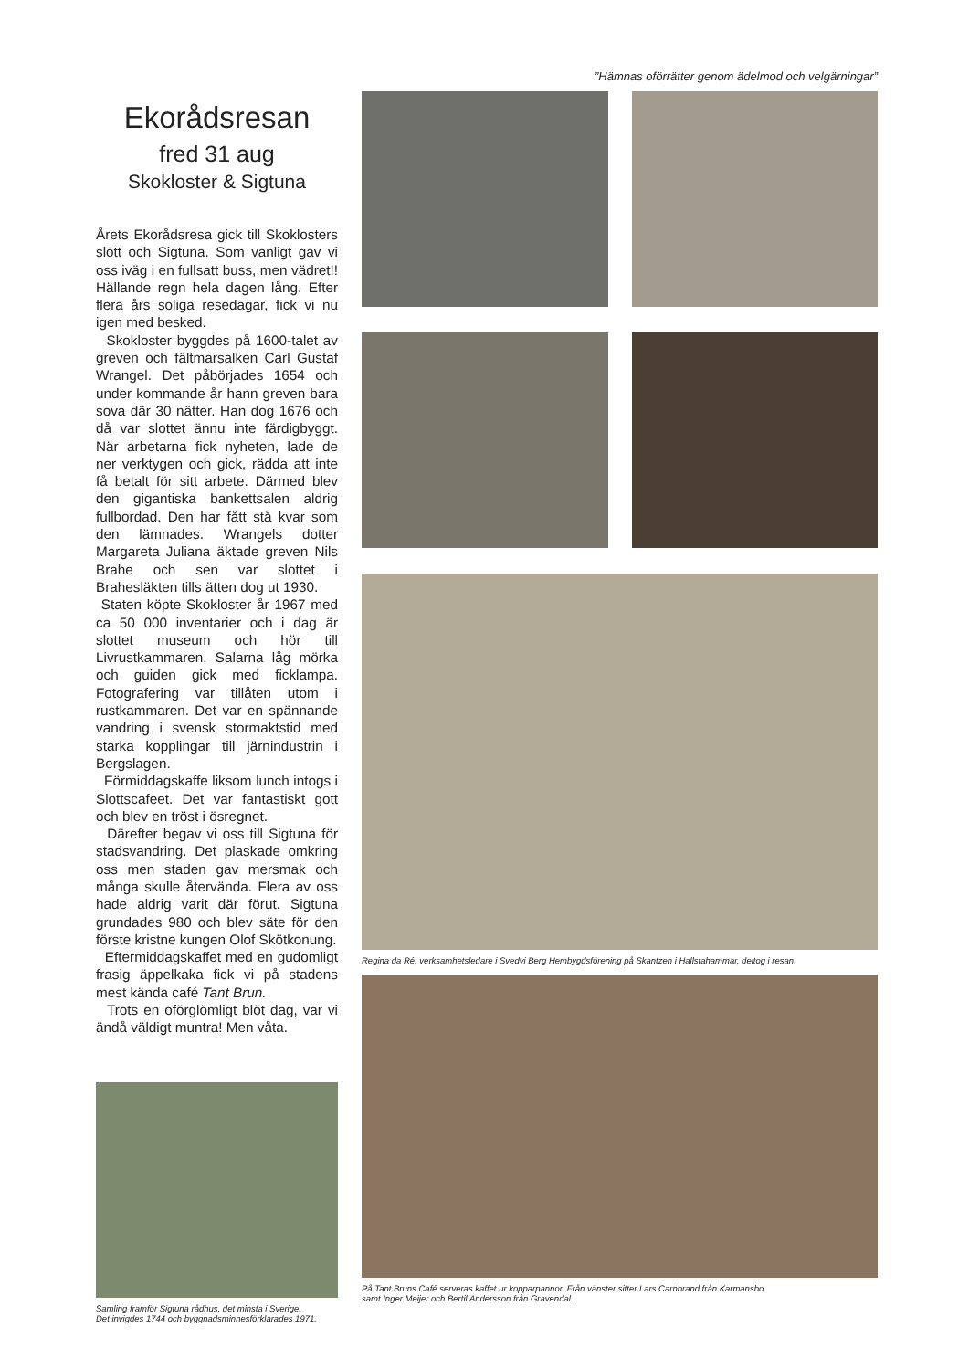”Hämnas oförrätter genom ädelmod och velgärningar”
Ekorådsresan
fred 31 aug
Skokloster & Sigtuna
Årets Ekorådsresa gick till Skoklosters slott och Sigtuna. Som vanligt gav vi oss iväg i en fullsatt buss, men vädret!! Hällande regn hela dagen lång. Efter flera års soliga resedagar, fick vi nu igen med besked.
Skokloster byggdes på 1600-talet av greven och fältmarsalken Carl Gustaf Wrangel. Det påbörjades 1654 och under kommande år hann greven bara sova där 30 nätter. Han dog 1676 och då var slottet ännu inte färdigbyggt. När arbetarna fick nyheten, lade de ner verktygen och gick, rädda att inte få betalt för sitt arbete. Därmed blev den gigantiska bankettsalen aldrig fullbordad. Den har fått stå kvar som den lämnades. Wrangels dotter Margareta Juliana äktade greven Nils Brahe och sen var slottet i Brahesläkten tills ätten dog ut 1930.
Staten köpte Skokloster år 1967 med ca 50 000 inventarier och i dag är slottet museum och hör till Livrustkammaren. Salarna låg mörka och guiden gick med ficklampa. Fotografering var tillåten utom i rustkammaren. Det var en spännande vandring i svensk stormaktstid med starka kopplingar till järnindustrin i Bergslagen.
Förmiddagskaffe liksom lunch intogs i Slottscafeet. Det var fantastiskt gott och blev en tröst i ösregnet.
Därefter begav vi oss till Sigtuna för stadsvandring. Det plaskade omkring oss men staden gav mersmak och många skulle återvända. Flera av oss hade aldrig varit där förut. Sigtuna grundades 980 och blev säte för den förste kristne kungen Olof Skötkonung.
Eftermiddagskaffet med en gudomligt frasig äppelkaka fick vi på stadens mest kända café Tant Brun.
Trots en oförglömligt blöt dag, var vi ändå väldigt muntra! Men våta.
Samling framför Sigtuna rådhus, det minsta i Sverige.
Det invigdes 1744 och byggnadsminnesförklarades 1971.
Regina da Ré, verksamhetsledare i Svedvi Berg Hembygdsförening på Skantzen i Hallstahammar, deltog i resan.
På Tant Bruns Café serveras kaffet ur kopparpannor. Från vänster sitter Lars Carnbrand från Karmansbo
samt Inger Meijer och Bertil Andersson från Gravendal. .